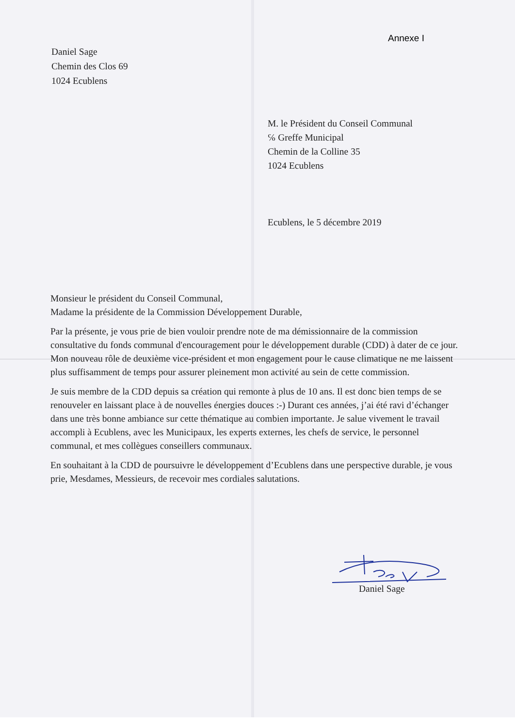Annexe I
Daniel Sage
Chemin des Clos 69
1024 Ecublens
M. le Président du Conseil Communal
℅ Greffe Municipal
Chemin de la Colline 35
1024 Ecublens
Ecublens, le 5 décembre 2019
Monsieur le président du Conseil Communal,
Madame la présidente de la Commission Développement Durable,
Par la présente, je vous prie de bien vouloir prendre note de ma démissionnaire de la commission consultative du fonds communal d'encouragement pour le développement durable (CDD) à dater de ce jour. Mon nouveau rôle de deuxième vice-président et mon engagement pour le cause climatique ne me laissent plus suffisamment de temps pour assurer pleinement mon activité au sein de cette commission.
Je suis membre de la CDD depuis sa création qui remonte à plus de 10 ans. Il est donc bien temps de se renouveler en laissant place à de nouvelles énergies douces :-) Durant ces années, j’ai été ravi d’échanger dans une très bonne ambiance sur cette thématique au combien importante. Je salue vivement le travail accompli à Ecublens, avec les Municipaux, les experts externes, les chefs de service, le personnel communal, et mes collègues conseillers communaux.
En souhaitant à la CDD de poursuivre le développement d’Ecublens dans une perspective durable, je vous prie, Mesdames, Messieurs, de recevoir mes cordiales salutations.
Daniel Sage